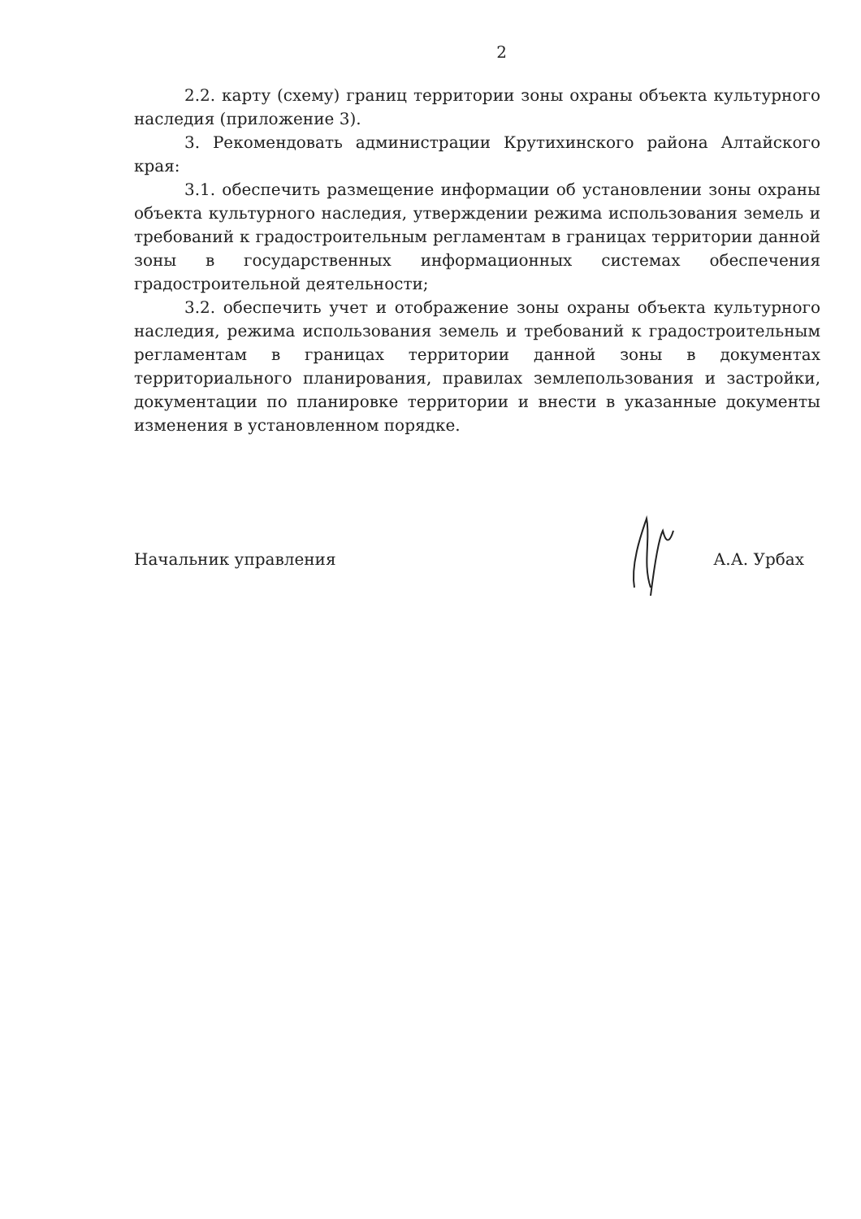2
2.2. карту (схему) границ территории зоны охраны объекта культурного наследия (приложение 3).
3. Рекомендовать администрации Крутихинского района Алтайского края:
3.1. обеспечить размещение информации об установлении зоны охраны объекта культурного наследия, утверждении режима использования земель и требований к градостроительным регламентам в границах территории данной зоны в государственных информационных системах обеспечения градостроительной деятельности;
3.2. обеспечить учет и отображение зоны охраны объекта культурного наследия, режима использования земель и требований к градостроительным регламентам в границах территории данной зоны в документах территориального планирования, правилах землепользования и застройки, документации по планировке территории и внести в указанные документы изменения в установленном порядке.
Начальник управления А.А. Урбах